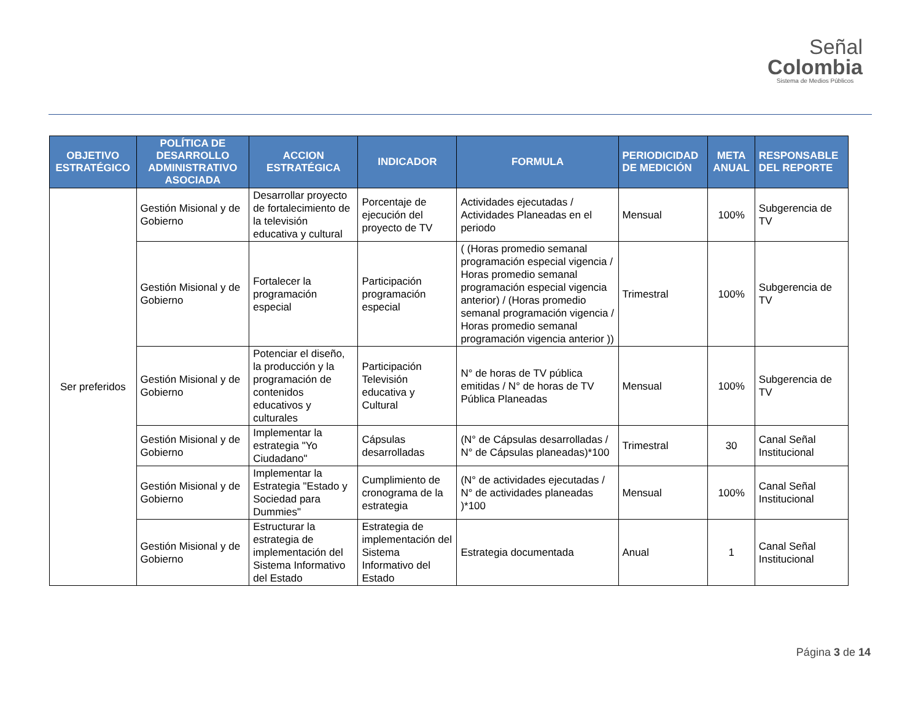Señal
Colombia
Sistema de Medios Públicos
| OBJETIVO ESTRATÉGICO | POLÍTICA DE DESARROLLO ADMINISTRATIVO ASOCIADA | ACCION ESTRATÉGICA | INDICADOR | FORMULA | PERIODICIDAD DE MEDICIÓN | META ANUAL | RESPONSABLE DEL REPORTE |
| --- | --- | --- | --- | --- | --- | --- | --- |
| Ser preferidos | Gestión Misional y de Gobierno | Desarrollar proyecto de fortalecimiento de la televisión educativa y cultural | Porcentaje de ejecución del proyecto de TV | Actividades ejecutadas / Actividades Planeadas en el periodo | Mensual | 100% | Subgerencia de TV |
| | Gestión Misional y de Gobierno | Fortalecer la programación especial | Participación programación especial | ( (Horas promedio semanal programación especial vigencia / Horas promedio semanal programación especial vigencia anterior) / (Horas promedio semanal programación vigencia / Horas promedio semanal programación vigencia anterior )) | Trimestral | 100% | Subgerencia de TV |
| | Gestión Misional y de Gobierno | Potenciar el diseño, la producción y la programación de contenidos educativos y culturales | Participación Televisión educativa y Cultural | N° de horas de TV pública emitidas / N° de horas de TV Pública Planeadas | Mensual | 100% | Subgerencia de TV |
| | Gestión Misional y de Gobierno | Implementar la estrategia "Yo Ciudadano" | Cápsulas desarrolladas | (N° de Cápsulas desarrolladas / N° de Cápsulas planeadas)*100 | Trimestral | 30 | Canal Señal Institucional |
| | Gestión Misional y de Gobierno | Implementar la Estrategia "Estado y Sociedad para Dummies" | Cumplimiento de cronograma de la estrategia | (N° de actividades ejecutadas / N° de actividades planeadas )*100 | Mensual | 100% | Canal Señal Institucional |
| | Gestión Misional y de Gobierno | Estructurar la estrategia de implementación del Sistema Informativo del Estado | Estrategia de implementación del Sistema Informativo del Estado | Estrategia documentada | Anual | 1 | Canal Señal Institucional |
Página 3 de 14